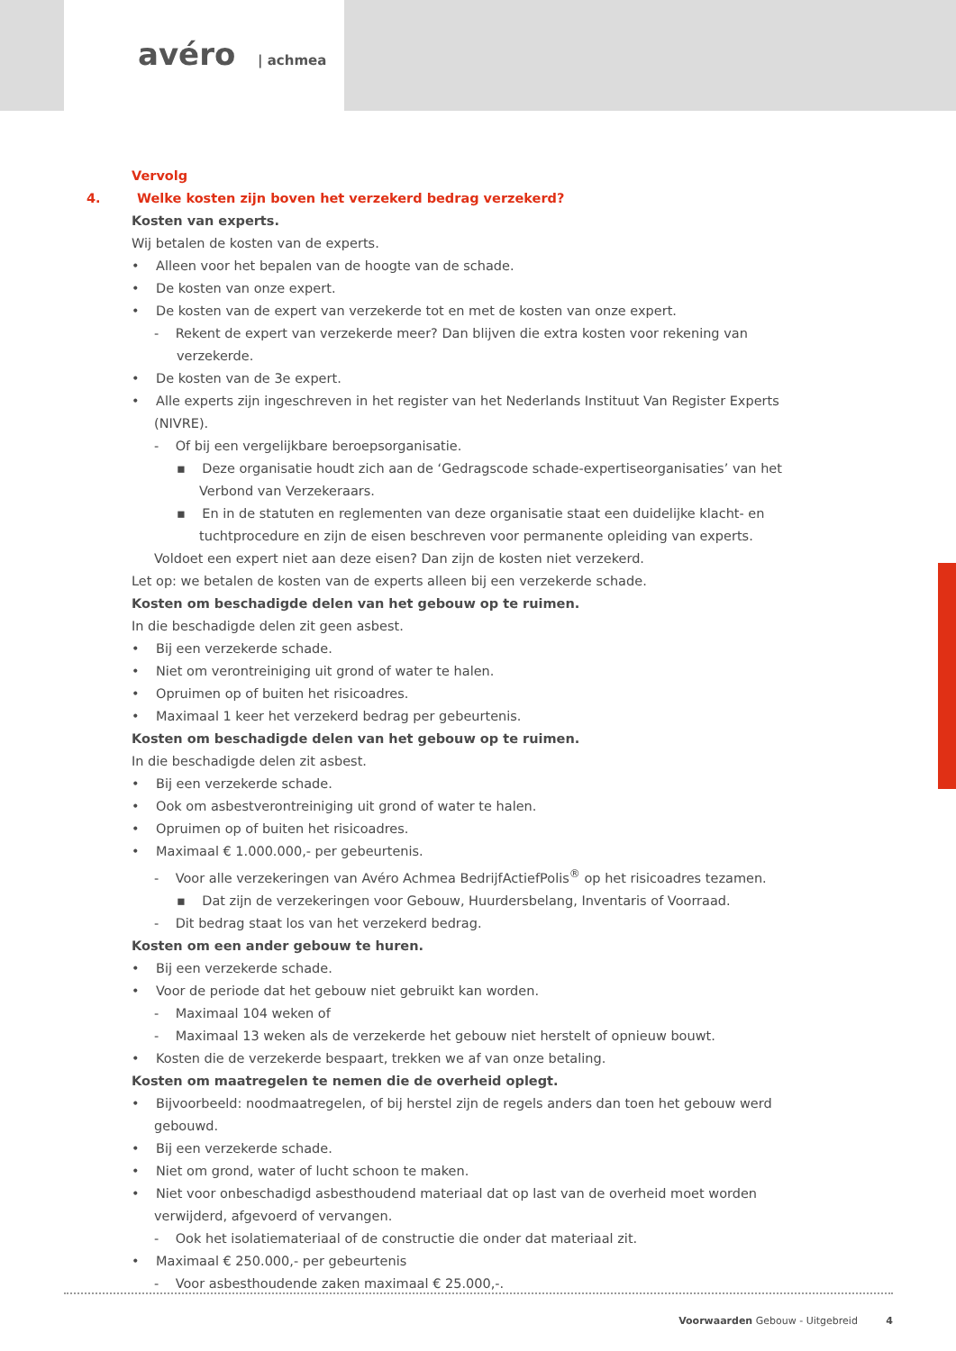avéro | achmea
Vervolg
4. Welke kosten zijn boven het verzekerd bedrag verzekerd?
Kosten van experts.
Wij betalen de kosten van de experts.
• Alleen voor het bepalen van de hoogte van de schade.
• De kosten van onze expert.
• De kosten van de expert van verzekerde tot en met de kosten van onze expert.
- Rekent de expert van verzekerde meer? Dan blijven die extra kosten voor rekening van verzekerde.
• De kosten van de 3e expert.
• Alle experts zijn ingeschreven in het register van het Nederlands Instituut Van Register Experts (NIVRE).
- Of bij een vergelijkbare beroepsorganisatie.
▪ Deze organisatie houdt zich aan de ‘Gedragscode schade-expertiseorganisaties’ van het Verbond van Verzekeraars.
▪ En in de statuten en reglementen van deze organisatie staat een duidelijke klacht- en tuchtprocedure en zijn de eisen beschreven voor permanente opleiding van experts.
Voldoet een expert niet aan deze eisen? Dan zijn de kosten niet verzekerd.
Let op: we betalen de kosten van de experts alleen bij een verzekerde schade.
Kosten om beschadigde delen van het gebouw op te ruimen.
In die beschadigde delen zit geen asbest.
• Bij een verzekerde schade.
• Niet om verontreiniging uit grond of water te halen.
• Opruimen op of buiten het risicoadres.
• Maximaal 1 keer het verzekerd bedrag per gebeurtenis.
Kosten om beschadigde delen van het gebouw op te ruimen.
In die beschadigde delen zit asbest.
• Bij een verzekerde schade.
• Ook om asbestverontreiniging uit grond of water te halen.
• Opruimen op of buiten het risicoadres.
• Maximaal € 1.000.000,- per gebeurtenis.
- Voor alle verzekeringen van Avéro Achmea BedrijfActiefPolis<sup>®</sup> op het risicoadres tezamen.
▪ Dat zijn de verzekeringen voor Gebouw, Huurdersbelang, Inventaris of Voorraad.
- Dit bedrag staat los van het verzekerd bedrag.
Kosten om een ander gebouw te huren.
• Bij een verzekerde schade.
• Voor de periode dat het gebouw niet gebruikt kan worden.
- Maximaal 104 weken of
- Maximaal 13 weken als de verzekerde het gebouw niet herstelt of opnieuw bouwt.
• Kosten die de verzekerde bespaart, trekken we af van onze betaling.
Kosten om maatregelen te nemen die de overheid oplegt.
• Bijvoorbeeld: noodmaatregelen, of bij herstel zijn de regels anders dan toen het gebouw werd gebouwd.
• Bij een verzekerde schade.
• Niet om grond, water of lucht schoon te maken.
• Niet voor onbeschadigd asbesthoudend materiaal dat op last van de overheid moet worden verwijderd, afgevoerd of vervangen.
- Ook het isolatiemateriaal of de constructie die onder dat materiaal zit.
• Maximaal € 250.000,- per gebeurtenis
- Voor asbesthoudende zaken maximaal € 25.000,-.
Voorwaarden Gebouw - Uitgebreid 4